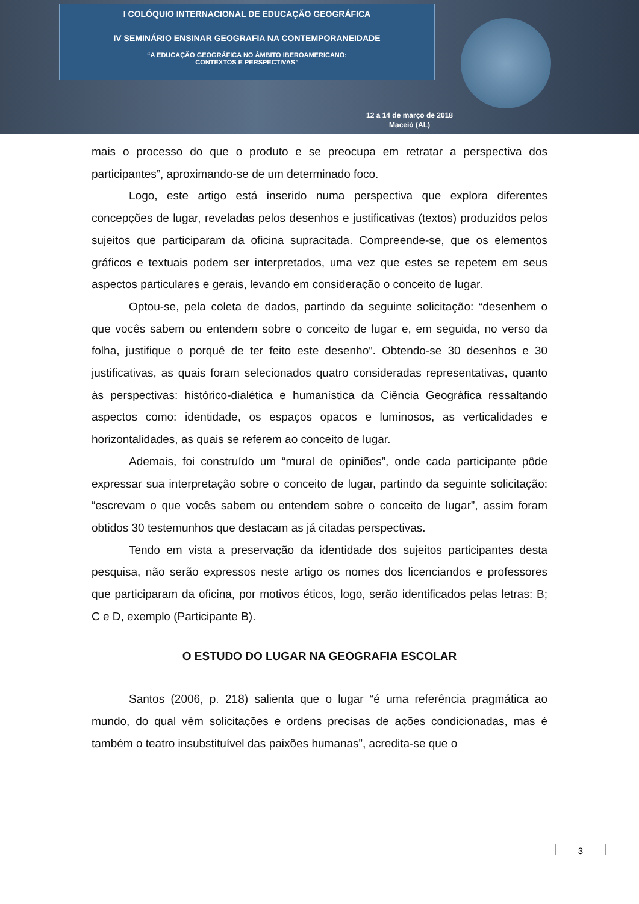I COLÓQUIO INTERNACIONAL DE EDUCAÇÃO GEOGRÁFICA
IV SEMINÁRIO ENSINAR GEOGRAFIA NA CONTEMPORANEIDADE
“A EDUCAÇÃO GEOGRÁFICA NO ÂMBITO IBEROAMERICANO:
CONTEXTOS E PERSPECTIVAS”
12 a 14 de março de 2018
Maceió (AL)
mais o processo do que o produto e se preocupa em retratar a perspectiva dos participantes”, aproximando-se de um determinado foco.
Logo, este artigo está inserido numa perspectiva que explora diferentes concepções de lugar, reveladas pelos desenhos e justificativas (textos) produzidos pelos sujeitos que participaram da oficina supracitada. Compreende-se, que os elementos gráficos e textuais podem ser interpretados, uma vez que estes se repetem em seus aspectos particulares e gerais, levando em consideração o conceito de lugar.
Optou-se, pela coleta de dados, partindo da seguinte solicitação: “desenhem o que vocês sabem ou entendem sobre o conceito de lugar e, em seguida, no verso da folha, justifique o porquê de ter feito este desenho”. Obtendo-se 30 desenhos e 30 justificativas, as quais foram selecionados quatro consideradas representativas, quanto às perspectivas: histórico-dialética e humanística da Ciência Geográfica ressaltando aspectos como: identidade, os espaços opacos e luminosos, as verticalidades e horizontalidades, as quais se referem ao conceito de lugar.
Ademais, foi construído um “mural de opiniões”, onde cada participante pôde expressar sua interpretação sobre o conceito de lugar, partindo da seguinte solicitação: “escrevam o que vocês sabem ou entendem sobre o conceito de lugar”, assim foram obtidos 30 testemunhos que destacam as já citadas perspectivas.
Tendo em vista a preservação da identidade dos sujeitos participantes desta pesquisa, não serão expressos neste artigo os nomes dos licenciandos e professores que participaram da oficina, por motivos éticos, logo, serão identificados pelas letras: B; C e D, exemplo (Participante B).
O ESTUDO DO LUGAR NA GEOGRAFIA ESCOLAR
Santos (2006, p. 218) salienta que o lugar “é uma referência pragmática ao mundo, do qual vêm solicitações e ordens precisas de ações condicionadas, mas é também o teatro insubstituível das paixões humanas”, acredita-se que o
3